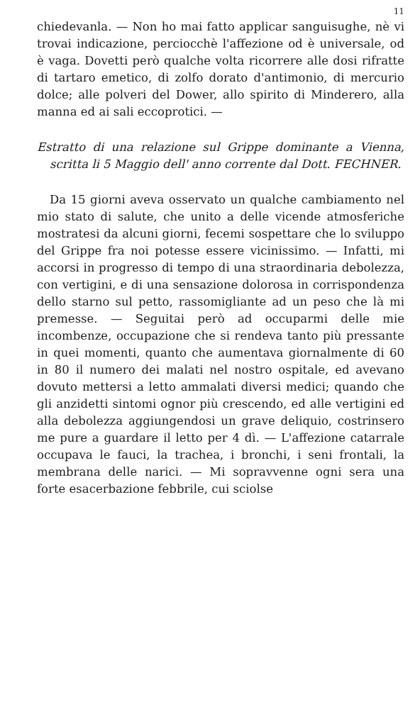11
chiedevanla. — Non ho mai fatto applicar sanguisughe, nè vi trovai indicazione, perciocchè l'affezione od è universale, od è vaga. Dovetti però qualche volta ricorrere alle dosi rifratte di tartaro emetico, di zolfo dorato d'antimonio, di mercurio dolce; alle polveri del Dower, allo spirito di Minderero, alla manna ed ai sali eccoprotici. —
Estratto di una relazione sul Grippe dominante a Vienna, scritta li 5 Maggio dell' anno corrente dal Dott. FECHNER.
Da 15 giorni aveva osservato un qualche cambiamento nel mio stato di salute, che unito a delle vicende atmosferiche mostratesi da alcuni giorni, fecemi sospettare che lo sviluppo del Grippe fra noi potesse essere vicinissimo. — Infatti, mi accorsi in progresso di tempo di una straordinaria debolezza, con vertigini, e di una sensazione dolorosa in corrispondenza dello starno sul petto, rassomigliante ad un peso che là mi premesse. — Seguitai però ad occuparmi delle mie incombenze, occupazione che si rendeva tanto più pressante in quei momenti, quanto che aumentava giornalmente di 60 in 80 il numero dei malati nel nostro ospitale, ed avevano dovuto mettersi a letto ammalati diversi medici; quando che gli anzidetti sintomi ognor più crescendo, ed alle vertigini ed alla debolezza aggiungendosi un grave deliquio, costrinsero me pure a guardare il letto per 4 dì. — L'affezione catarrale occupava le fauci, la trachea, i bronchi, i seni frontali, la membrana delle narici. — Mi sopravvenne ogni sera una forte esacerbazione febbrile, cui sciolse